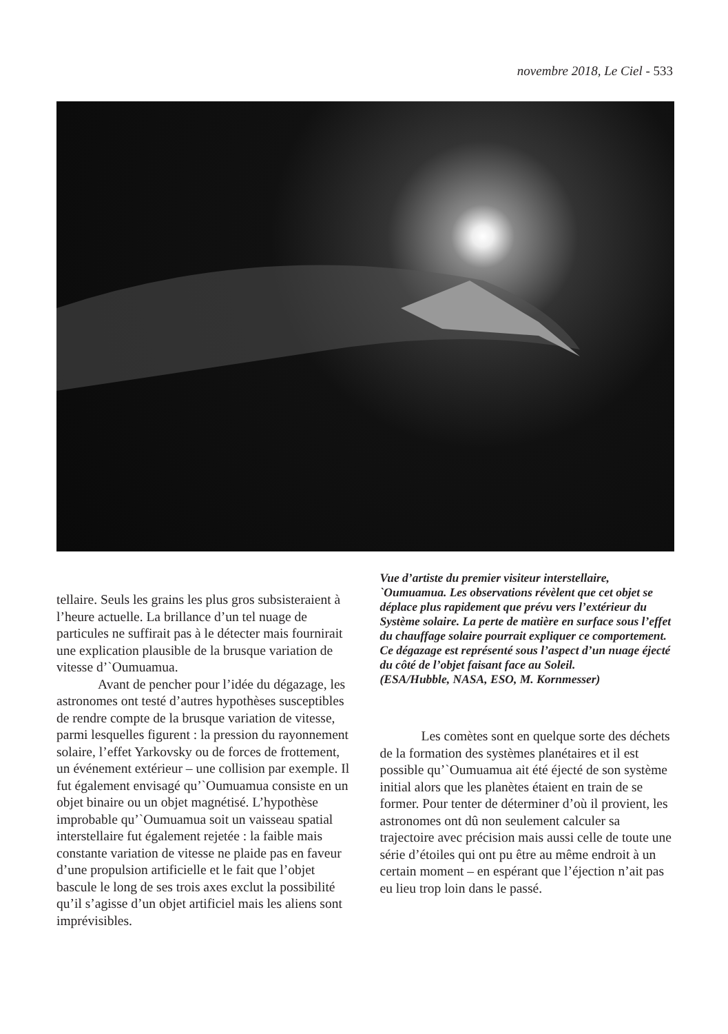novembre 2018, Le Ciel - 533
tellaire. Seuls les grains les plus gros subsisteraient à l’heure actuelle. La brillance d’un tel nuage de particules ne suffirait pas à le détecter mais fournirait une explication plausible de la brusque variation de vitesse d’`Oumuamua.
Avant de pencher pour l’idée du dégazage, les astronomes ont testé d’autres hypothèses susceptibles de rendre compte de la brusque variation de vitesse, parmi lesquelles figurent : la pression du rayonnement solaire, l’effet Yarkovsky ou de forces de frottement, un événement extérieur – une collision par exemple. Il fut également envisagé qu’`Oumuamua consiste en un objet binaire ou un objet magnétisé. L’hypothèse improbable qu’`Oumuamua soit un vaisseau spatial interstellaire fut également rejetée : la faible mais constante variation de vitesse ne plaide pas en faveur d’une propulsion artificielle et le fait que l’objet bascule le long de ses trois axes exclut la possibilité qu’il s’agisse d’un objet artificiel mais les aliens sont imprévisibles.
Vue d’artiste du premier visiteur interstellaire, `Oumuamua. Les observations révèlent que cet objet se déplace plus rapidement que prévu vers l’extérieur du Système solaire. La perte de matière en surface sous l’effet du chauffage solaire pourrait expliquer ce comportement. Ce dégazage est représenté sous l’aspect d’un nuage éjecté du côté de l’objet faisant face au Soleil.
(ESA/Hubble, NASA, ESO, M. Kornmesser)
Les comètes sont en quelque sorte des déchets de la formation des systèmes planétaires et il est possible qu’`Oumuamua ait été éjecté de son système initial alors que les planètes étaient en train de se former. Pour tenter de déterminer d’où il provient, les astronomes ont dû non seulement calculer sa trajectoire avec précision mais aussi celle de toute une série d’étoiles qui ont pu être au même endroit à un certain moment – en espérant que l’éjection n’ait pas eu lieu trop loin dans le passé.